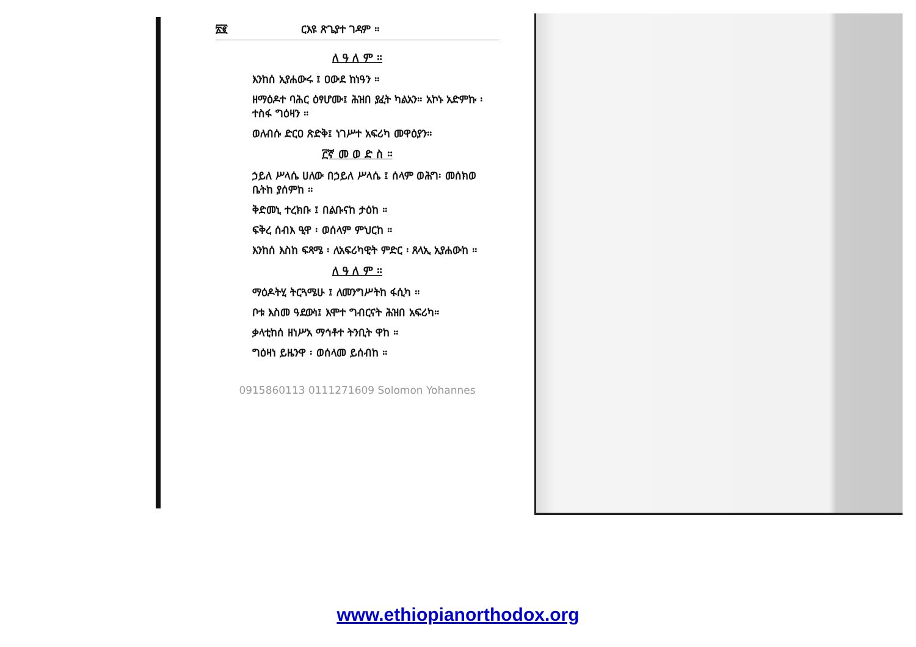፳፪ ርእዩ ጽጌያተ ገዳም ።
ለ ዓ ለ ም ።
እንከሰ ኢየሐውሩ ፤ ዐውደ ከነዓን ።
ዘማዕዶተ ባሕር ዕፃሆሙ፤ ሕዝበ ያፈት ካልአን። አኮኑ አድምኩ ፡ ተስፋ ግዕዛን ።
ወለብሱ ድርዐ ጽድቅ፤ ነገሥተ አፍሪካ መዋዕያን።
፫ኛ መ ወ ድ ስ ።
ኃይለ ሥላሴ ሀለው በኃይለ ሥላሴ ፤ ሰላም ወሕግ፡ መሰክወ ቤትከ ያሰምከ ።
ቅድመኒ ተረክቡ ፤ በልቡናከ ታዕከ ።
ፍቅረ ሰብእ ዒዋ ፡ ወሰላም ምህርከ ።
እንከሰ እስከ ፍጻሜ ፡ ለአፍሪካዊት ምድር ፡ ጸላኢ ኢየሐውከ ።
ለ ዓ ለ ም ።
ማዕዶትሂ ትርጓሜሁ ፤ ለመንግሥትከ ፋሲካ ።
ቦቱ እስመ ዓደውነ፤ እሞተ ግብርናት ሕዝበ አፍሪካ።
ቃላቲከሰ ዘነሥአ ማኅቶተ ትንቢት ዋከ ።
ግዕዛነ ይዜንዋ ፡ ወሰላመ ይሰብከ ።
0915860113 0111271609 Solomon Yohannes
www.ethiopianorthodox.org